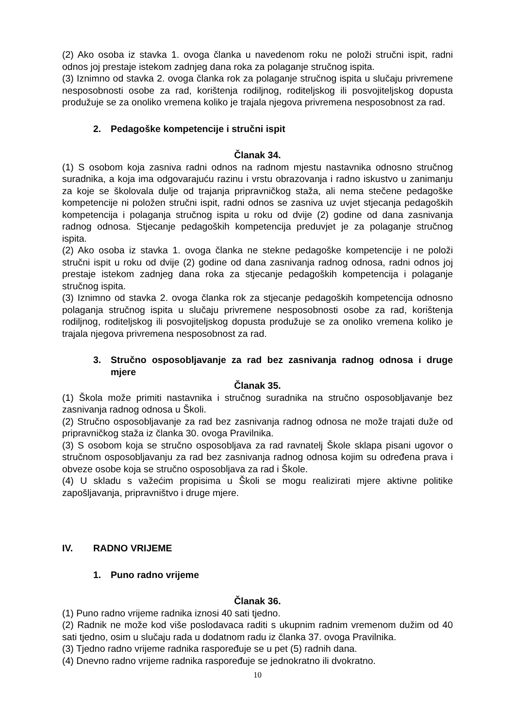(2) Ako osoba iz stavka 1. ovoga članka u navedenom roku ne položi stručni ispit, radni odnos joj prestaje istekom zadnjeg dana roka za polaganje stručnog ispita.
(3) Iznimno od stavka 2. ovoga članka rok za polaganje stručnog ispita u slučaju privremene nesposobnosti osobe za rad, korištenja rodiljnog, roditeljskog ili posvojiteljskog dopusta produžuje se za onoliko vremena koliko je trajala njegova privremena nesposobnost za rad.
2. Pedagoške kompetencije i stručni ispit
Članak 34.
(1) S osobom koja zasniva radni odnos na radnom mjestu nastavnika odnosno stručnog suradnika, a koja ima odgovarajuću razinu i vrstu obrazovanja i radno iskustvo u zanimanju za koje se školovala dulje od trajanja pripravničkog staža, ali nema stečene pedagoške kompetencije ni položen stručni ispit, radni odnos se zasniva uz uvjet stjecanja pedagoških kompetencija i polaganja stručnog ispita u roku od dvije (2) godine od dana zasnivanja radnog odnosa. Stjecanje pedagoških kompetencija preduvjet je za polaganje stručnog ispita.
(2) Ako osoba iz stavka 1. ovoga članka ne stekne pedagoške kompetencije i ne položi stručni ispit u roku od dvije (2) godine od dana zasnivanja radnog odnosa, radni odnos joj prestaje istekom zadnjeg dana roka za stjecanje pedagoških kompetencija i polaganje stručnog ispita.
(3) Iznimno od stavka 2. ovoga članka rok za stjecanje pedagoških kompetencija odnosno polaganja stručnog ispita u slučaju privremene nesposobnosti osobe za rad, korištenja rodiljnog, roditeljskog ili posvojiteljskog dopusta produžuje se za onoliko vremena koliko je trajala njegova privremena nesposobnost za rad.
3. Stručno osposobljavanje za rad bez zasnivanja radnog odnosa i druge mjere
Članak 35.
(1) Škola može primiti nastavnika i stručnog suradnika na stručno osposobljavanje bez zasnivanja radnog odnosa u Školi.
(2) Stručno osposobljavanje za rad bez zasnivanja radnog odnosa ne može trajati duže od pripravničkog staža iz članka 30. ovoga Pravilnika.
(3) S osobom koja se stručno osposobljava za rad ravnatelj Škole sklapa pisani ugovor o stručnom osposobljavanju za rad bez zasnivanja radnog odnosa kojim su određena prava i obveze osobe koja se stručno osposobljava za rad i Škole.
(4) U skladu s važećim propisima u Školi se mogu realizirati mjere aktivne politike zapošljavanja, pripravništvo i druge mjere.
IV. RADNO VRIJEME
1. Puno radno vrijeme
Članak 36.
(1) Puno radno vrijeme radnika iznosi 40 sati tjedno.
(2) Radnik ne može kod više poslodavaca raditi s ukupnim radnim vremenom dužim od 40 sati tjedno, osim u slučaju rada u dodatnom radu iz članka 37. ovoga Pravilnika.
(3) Tjedno radno vrijeme radnika raspoređuje se u pet (5) radnih dana.
(4) Dnevno radno vrijeme radnika raspoređuje se jednokratno ili dvokratno.
10